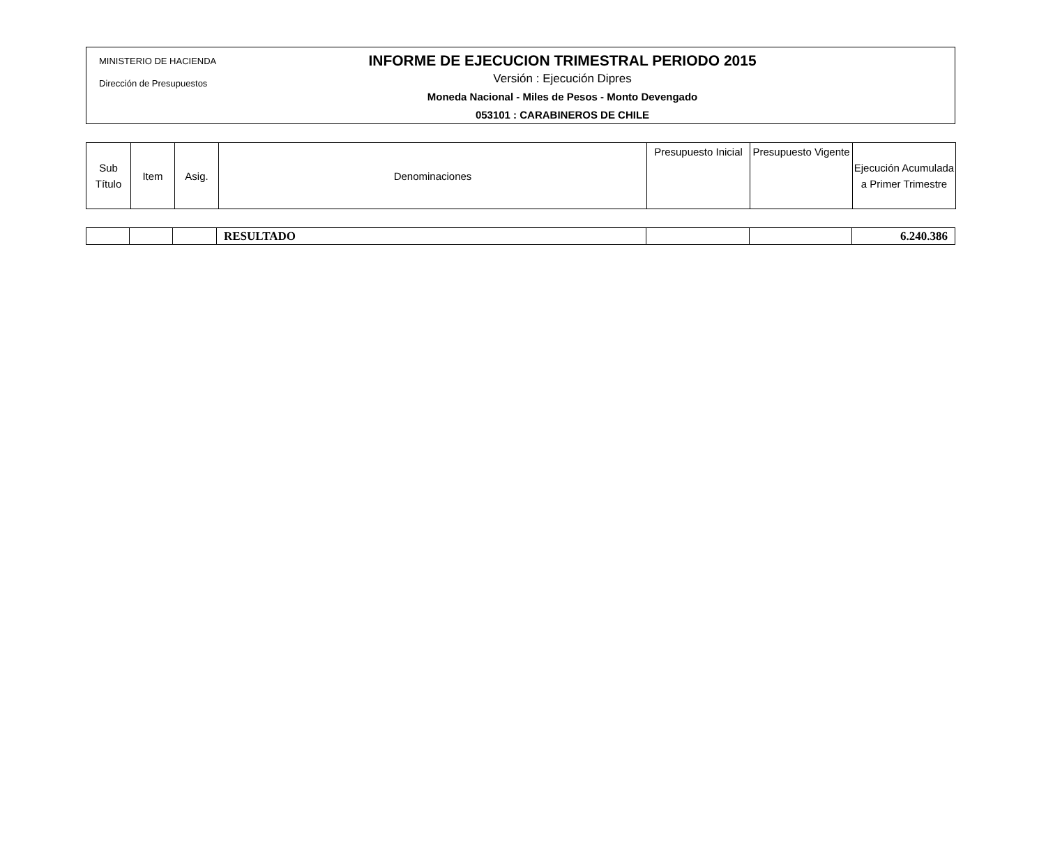MINISTERIO DE HACIENDA
Dirección de Presupuestos
INFORME DE EJECUCION TRIMESTRAL PERIODO 2015
Versión : Ejecución Dipres
Moneda Nacional - Miles de Pesos - Monto Devengado
053101 : CARABINEROS DE CHILE
| Sub Título | Item | Asig. | Denominaciones | Presupuesto Inicial | Presupuesto Vigente | Ejecución Acumulada a Primer Trimestre |
| --- | --- | --- | --- | --- | --- | --- |
| | | | RESULTADO | | | 6.240.386 |